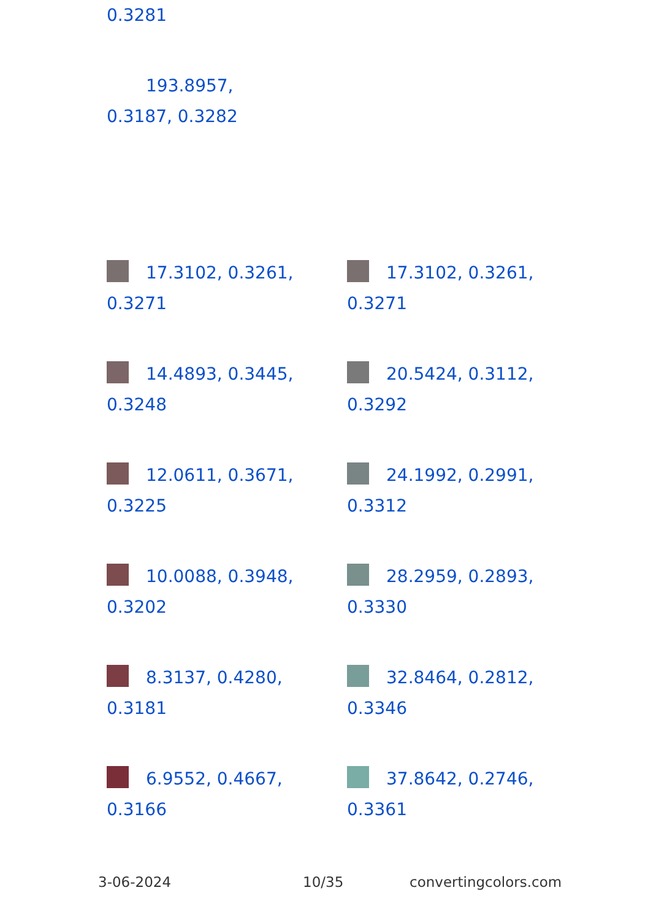0.3281
193.8957, 0.3187, 0.3282
17.3102, 0.3261, 0.3271
17.3102, 0.3261, 0.3271
14.4893, 0.3445, 0.3248
20.5424, 0.3112, 0.3292
12.0611, 0.3671, 0.3225
24.1992, 0.2991, 0.3312
10.0088, 0.3948, 0.3202
28.2959, 0.2893, 0.3330
8.3137, 0.4280, 0.3181
32.8464, 0.2812, 0.3346
6.9552, 0.4667, 0.3166
37.8642, 0.2746, 0.3361
3-06-2024 10/35 convertingcolors.com